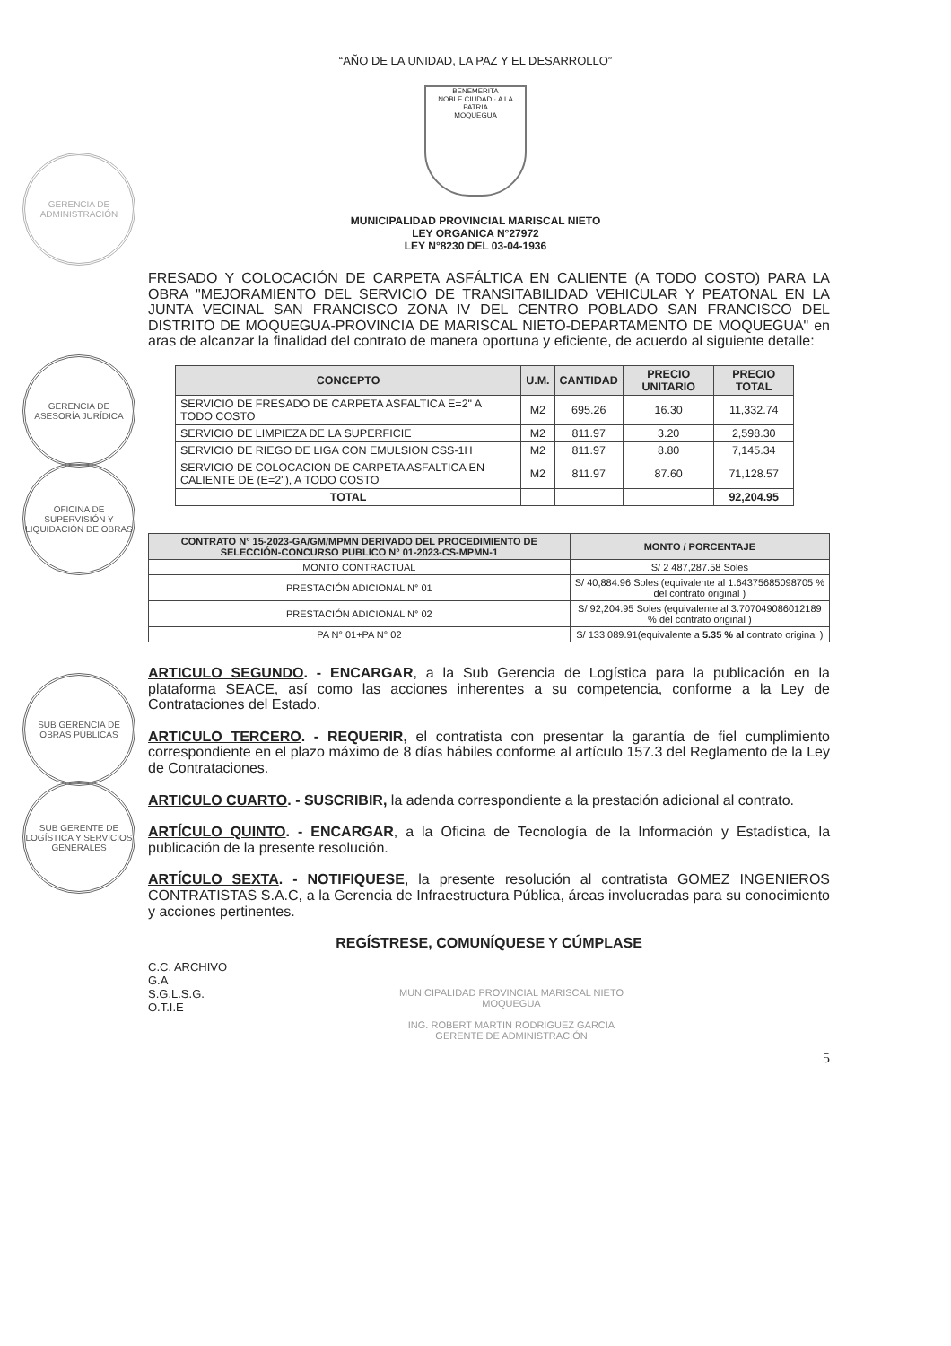GERENCIA DE ADMINISTRACIÓN
GERENCIA DE ASESORÍA JURÍDICA
OFICINA DE SUPERVISIÓN Y LIQUIDACIÓN DE OBRAS
SUB GERENCIA DE OBRAS PÚBLICAS
SUB GERENTE DE LOGÍSTICA Y SERVICIOS GENERALES
“AÑO DE LA UNIDAD, LA PAZ Y EL DESARROLLO”
BENEMERITA
NOBLE CIUDAD · A LA PATRIA
MOQUEGUA
MUNICIPALIDAD PROVINCIAL MARISCAL NIETO
LEY ORGANICA N°27972
LEY N°8230 DEL 03-04-1936
FRESADO Y COLOCACIÓN DE CARPETA ASFÁLTICA EN CALIENTE (A TODO COSTO) PARA LA OBRA "MEJORAMIENTO DEL SERVICIO DE TRANSITABILIDAD VEHICULAR Y PEATONAL EN LA JUNTA VECINAL SAN FRANCISCO ZONA IV DEL CENTRO POBLADO SAN FRANCISCO DEL DISTRITO DE MOQUEGUA-PROVINCIA DE MARISCAL NIETO-DEPARTAMENTO DE MOQUEGUA" en aras de alcanzar la finalidad del contrato de manera oportuna y eficiente, de acuerdo al siguiente detalle:
| CONCEPTO | U.M. | CANTIDAD | PRECIO UNITARIO | PRECIO TOTAL |
| --- | --- | --- | --- | --- |
| SERVICIO DE FRESADO DE CARPETA ASFALTICA E=2" A TODO COSTO | M2 | 695.26 | 16.30 | 11,332.74 |
| SERVICIO DE LIMPIEZA DE LA SUPERFICIE | M2 | 811.97 | 3.20 | 2,598.30 |
| SERVICIO DE RIEGO DE LIGA CON EMULSION CSS-1H | M2 | 811.97 | 8.80 | 7,145.34 |
| SERVICIO DE COLOCACION DE CARPETA ASFALTICA EN CALIENTE DE (E=2"), A TODO COSTO | M2 | 811.97 | 87.60 | 71,128.57 |
| TOTAL | | | | 92,204.95 |
| CONTRATO N° 15-2023-GA/GM/MPMN DERIVADO DEL PROCEDIMIENTO DE SELECCIÓN-CONCURSO PUBLICO N° 01-2023-CS-MPMN-1 | MONTO / PORCENTAJE |
| --- | --- |
| MONTO CONTRACTUAL | S/ 2 487,287.58 Soles |
| PRESTACIÓN ADICIONAL N° 01 | S/ 40,884.96 Soles (equivalente al 1.64375685098705 % del contrato original ) |
| PRESTACIÓN ADICIONAL N° 02 | S/ 92,204.95 Soles (equivalente al 3.707049086012189 % del contrato original ) |
| PA N° 01+PA N° 02 | S/ 133,089.91(equivalente a 5.35 % al contrato original ) |
ARTICULO SEGUNDO. - ENCARGAR, a la Sub Gerencia de Logística para la publicación en la plataforma SEACE, así como las acciones inherentes a su competencia, conforme a la Ley de Contrataciones del Estado.
ARTICULO TERCERO. - REQUERIR, el contratista con presentar la garantía de fiel cumplimiento correspondiente en el plazo máximo de 8 días hábiles conforme al artículo 157.3 del Reglamento de la Ley de Contrataciones.
ARTICULO CUARTO. - SUSCRIBIR, la adenda correspondiente a la prestación adicional al contrato.
ARTÍCULO QUINTO. - ENCARGAR, a la Oficina de Tecnología de la Información y Estadística, la publicación de la presente resolución.
ARTÍCULO SEXTA. - NOTIFIQUESE, la presente resolución al contratista GOMEZ INGENIEROS CONTRATISTAS S.A.C, a la Gerencia de Infraestructura Pública, áreas involucradas para su conocimiento y acciones pertinentes.
REGÍSTRESE, COMUNÍQUESE Y CÚMPLASE
C.C. ARCHIVO
G.A
S.G.L.S.G.
O.T.I.E
MUNICIPALIDAD PROVINCIAL MARISCAL NIETO
MOQUEGUA
ING. ROBERT MARTIN RODRIGUEZ GARCIA
GERENTE DE ADMINISTRACIÓN
5